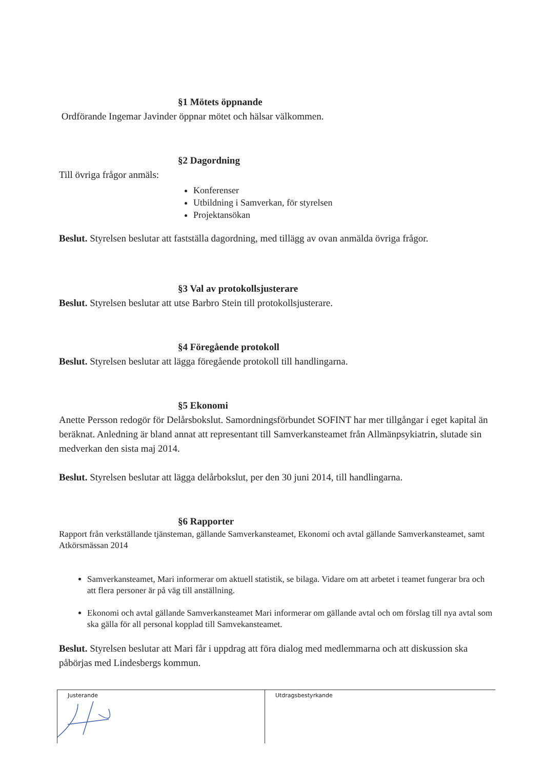§1 Mötets öppnande
Ordförande Ingemar Javinder öppnar mötet och hälsar välkommen.
§2 Dagordning
Till övriga frågor anmäls:
Konferenser
Utbildning i Samverkan, för styrelsen
Projektansökan
Beslut. Styrelsen beslutar att fastställa dagordning, med tillägg av ovan anmälda övriga frågor.
§3 Val av protokollsjusterare
Beslut. Styrelsen beslutar att utse Barbro Stein till protokollsjusterare.
§4 Föregående protokoll
Beslut. Styrelsen beslutar att lägga föregående protokoll till handlingarna.
§5 Ekonomi
Anette Persson redogör för Delårsbokslut. Samordningsförbundet SOFINT har mer tillgångar i eget kapital än beräknat. Anledning är bland annat att representant till Samverkansteamet från Allmänpsykiatrin, slutade sin medverkan den sista maj 2014.
Beslut. Styrelsen beslutar att lägga delårbokslut, per den 30 juni 2014, till handlingarna.
§6 Rapporter
Rapport från verkställande tjänsteman, gällande Samverkansteamet, Ekonomi och avtal gällande Samverkansteamet, samt Atkörsmässan 2014
Samverkansteamet, Mari informerar om aktuell statistik, se bilaga. Vidare om att arbetet i teamet fungerar bra och att flera personer är på väg till anställning.
Ekonomi och avtal gällande Samverkansteamet Mari informerar om gällande avtal och om förslag till nya avtal som ska gälla för all personal kopplad till Samvekansteamet.
Beslut. Styrelsen beslutar att Mari får i uppdrag att föra dialog med medlemmarna och att diskussion ska påbörjas med Lindesbergs kommun.
Justerande Utdragsbestyrkande